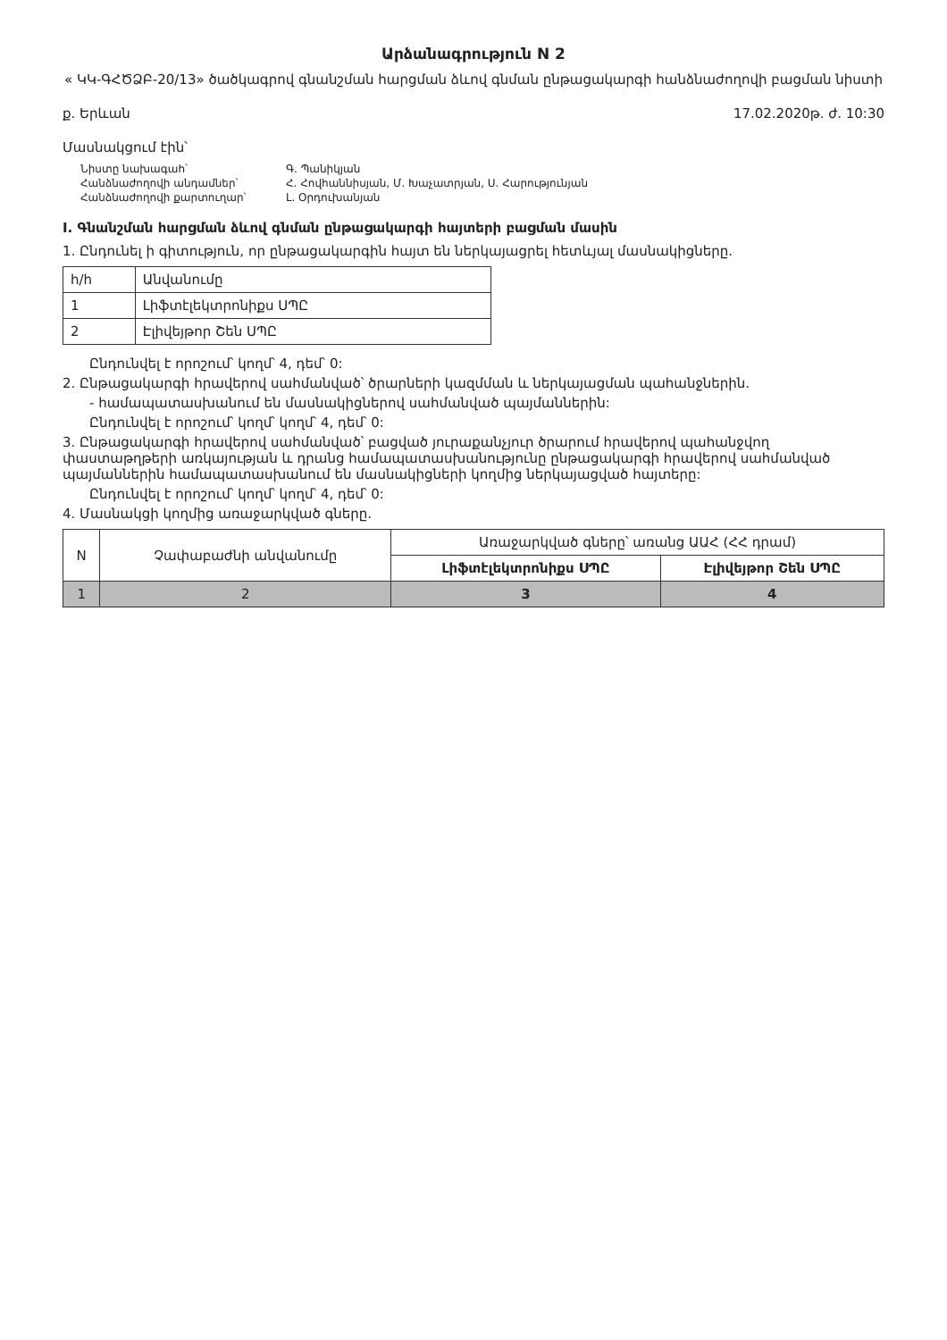Արձանագրություն N 2
« ԿԿ-ԳՀԾՁԲ-20/13» ծածկագրով գնանշման հարցման ձևով գնման ընթացակարգի հանձնաժողովի բացման նիստի
ք. Երևան 17.02.2020թ. ժ. 10:30
Մասնակցում էին՝
Նիստը նախագահ՝ Գ. Պանիկյան Հանձնաժողովի անդամներ՝ Հ. Հովհաննիսյան, Մ. Խաչատրյան, Ս. Հարությունյան Հանձնաժողովի քարտուղար՝ Լ. Օրդուխանյան
I. Գնանշման հարցման ձևով գնման ընթացակարգի հայտերի բացման մասին
1. Ընդունել ի գիտություն, որ ընթացակարգին հայտ են ներկայացրել հետևյալ մասնակիցները.
| հ/հ | Անվանումը |
| --- | --- |
| 1 | Լիֆտէլեկտրոնիքս ՍՊԸ |
| 2 | Էլիվեյթոր Շեն ՍՊԸ |
Ընդունվել է որոշում՝ կողմ՝ 4, դեմ՝ 0:
2. Ընթացակարգի հրավերով սահմանված՝ ծրարների կազմման և ներկայացման պահանջներին.
- համապատասխանում են մասնակիցներով սահմանված պայմաններին:
Ընդունվել է որոշում՝ կողմ՝ կողմ՝ 4, դեմ՝ 0:
3. Ընթացակարգի հրավերով սահմանված՝ բացված յուրաքանչյուր ծրարում հրավերով պահանջվող փաստաթղթերի առկայության և դրանց համապատասխանությունը ընթացակարգի հրավերով սահմանված պայմաններին համապատասխանում են մասնակիցների կողմից ներկայացված հայտերը:
Ընդունվել է որոշում՝ կողմ՝ կողմ՝ 4, դեմ՝ 0:
4. Մասնակցի կողմից առաջարկված գները.
| N | Չափաբաժնի անվանումը | Առաջարկված գները՝ առանց ԱԱՀ (ՀՀ դրամ) | |
| --- | --- | --- | --- |
| | | Լիֆտէլեկտրոնիքս ՍՊԸ | Էլիվեյթոր Շեն ՍՊԸ |
| 1 | 2 | 3 | 4 |